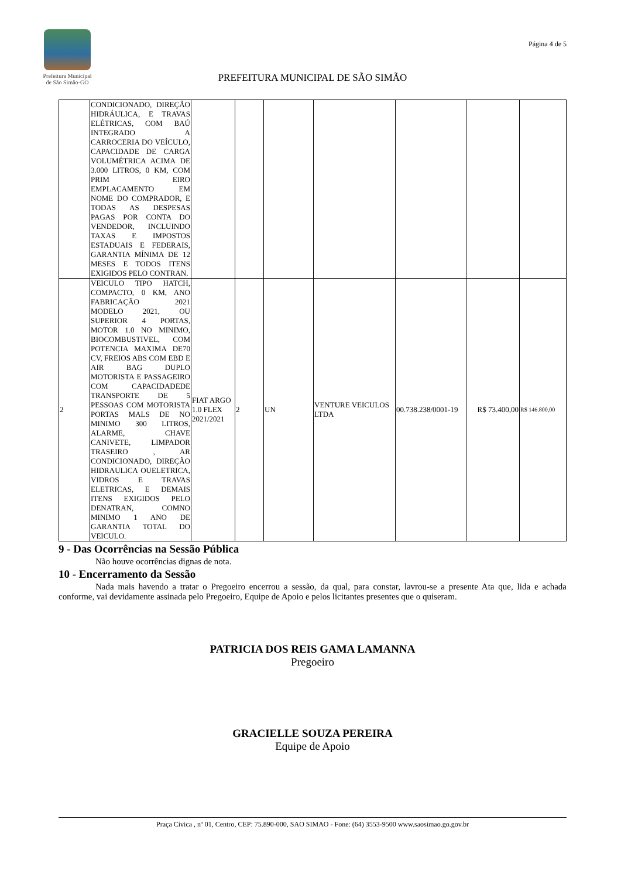Prefeitura Municipal
de São Simão-GO
Página 4 de 5
PREFEITURA MUNICIPAL DE SÃO SIMÃO
| | CONDICIONADO, DIREÇÃO HIDRÁULICA, E TRAVAS ELÉTRICAS, COM BAÚ INTEGRADO A CARROCERIA DO VEÍCULO, CAPACIDADE DE CARGA VOLUMÉTRICA ACIMA DE 3.000 LITROS, 0 KM, COM PRIM EIRO EMPLACAMENTO EM NOME DO COMPRADOR, E TODAS AS DESPESAS PAGAS POR CONTA DO VENDEDOR, INCLUINDO TAXAS E IMPOSTOS ESTADUAIS E FEDERAIS, GARANTIA MÍNIMA DE 12 MESES E TODOS ITENS EXIGIDOS PELO CONTRAN. | | | | | | | |
| 2 | VEICULO TIPO HATCH, COMPACTO, 0 KM, ANO FABRICAÇÃO 2021 MODELO 2021, OU SUPERIOR 4 PORTAS, MOTOR 1.0 NO MINIMO, BIOCOMBUSTIVEL, COM POTENCIA MAXIMA DE70 CV, FREIOS ABS COM EBD E AIR BAG DUPLO MOTORISTA E PASSAGEIRO COM CAPACIDADEDE TRANSPORTE DE 5 PESSOAS COM MOTORISTA PORTAS MALS DE NO MINIMO 300 LITROS, ALARME, CHAVE CANIVETE, LIMPADOR TRASEIRO , AR CONDICIONADO, DIREÇÃO HIDRAULICA OUELETRICA, VIDROS E TRAVAS ELETRICAS, E DEMAIS ITENS EXIGIDOS PELO DENATRAN, COMNO MINIMO 1 ANO DE GARANTIA TOTAL DO VEICULO. | FIAT ARGO 1.0 FLEX 2021/2021 | 2 | UN | VENTURE VEICULOS LTDA | 00.738.238/0001-19 | R$ 73.400,00 | R$ 146.800,00 |
9 - Das Ocorrências na Sessão Pública
Não houve ocorrências dignas de nota.
10 - Encerramento da Sessão
Nada mais havendo a tratar o Pregoeiro encerrou a sessão, da qual, para constar, lavrou-se a presente Ata que, lida e achada conforme, vai devidamente assinada pelo Pregoeiro, Equipe de Apoio e pelos licitantes presentes que o quiseram.
PATRICIA DOS REIS GAMA LAMANNA
Pregoeiro
GRACIELLE SOUZA PEREIRA
Equipe de Apoio
Praça Cívica , nº 01, Centro, CEP: 75.890-000, SAO SIMAO - Fone: (64) 3553-9500 www.saosimao.go.gov.br